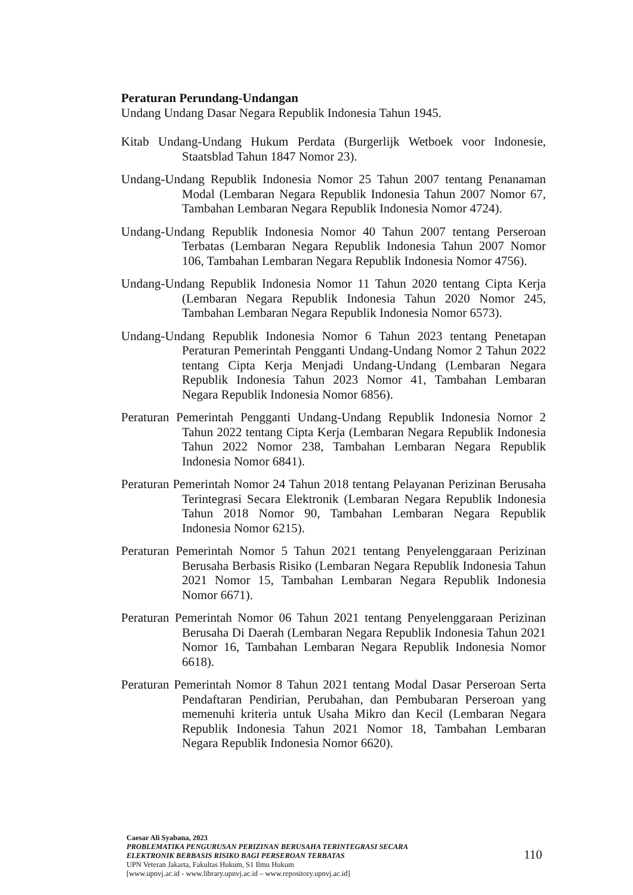Peraturan Perundang-Undangan
Undang Undang Dasar Negara Republik Indonesia Tahun 1945.
Kitab Undang-Undang Hukum Perdata (Burgerlijk Wetboek voor Indonesie, Staatsblad Tahun 1847 Nomor 23).
Undang-Undang Republik Indonesia Nomor 25 Tahun 2007 tentang Penanaman Modal (Lembaran Negara Republik Indonesia Tahun 2007 Nomor 67, Tambahan Lembaran Negara Republik Indonesia Nomor 4724).
Undang-Undang Republik Indonesia Nomor 40 Tahun 2007 tentang Perseroan Terbatas (Lembaran Negara Republik Indonesia Tahun 2007 Nomor 106, Tambahan Lembaran Negara Republik Indonesia Nomor 4756).
Undang-Undang Republik Indonesia Nomor 11 Tahun 2020 tentang Cipta Kerja (Lembaran Negara Republik Indonesia Tahun 2020 Nomor 245, Tambahan Lembaran Negara Republik Indonesia Nomor 6573).
Undang-Undang Republik Indonesia Nomor 6 Tahun 2023 tentang Penetapan Peraturan Pemerintah Pengganti Undang-Undang Nomor 2 Tahun 2022 tentang Cipta Kerja Menjadi Undang-Undang (Lembaran Negara Republik Indonesia Tahun 2023 Nomor 41, Tambahan Lembaran Negara Republik Indonesia Nomor 6856).
Peraturan Pemerintah Pengganti Undang-Undang Republik Indonesia Nomor 2 Tahun 2022 tentang Cipta Kerja (Lembaran Negara Republik Indonesia Tahun 2022 Nomor 238, Tambahan Lembaran Negara Republik Indonesia Nomor 6841).
Peraturan Pemerintah Nomor 24 Tahun 2018 tentang Pelayanan Perizinan Berusaha Terintegrasi Secara Elektronik (Lembaran Negara Republik Indonesia Tahun 2018 Nomor 90, Tambahan Lembaran Negara Republik Indonesia Nomor 6215).
Peraturan Pemerintah Nomor 5 Tahun 2021 tentang Penyelenggaraan Perizinan Berusaha Berbasis Risiko (Lembaran Negara Republik Indonesia Tahun 2021 Nomor 15, Tambahan Lembaran Negara Republik Indonesia Nomor 6671).
Peraturan Pemerintah Nomor 06 Tahun 2021 tentang Penyelenggaraan Perizinan Berusaha Di Daerah (Lembaran Negara Republik Indonesia Tahun 2021 Nomor 16, Tambahan Lembaran Negara Republik Indonesia Nomor 6618).
Peraturan Pemerintah Nomor 8 Tahun 2021 tentang Modal Dasar Perseroan Serta Pendaftaran Pendirian, Perubahan, dan Pembubaran Perseroan yang memenuhi kriteria untuk Usaha Mikro dan Kecil (Lembaran Negara Republik Indonesia Tahun 2021 Nomor 18, Tambahan Lembaran Negara Republik Indonesia Nomor 6620).
Caesar Ali Syabana, 2023
PROBLEMATIKA PENGURUSAN PERIZINAN BERUSAHA TERINTEGRASI SECARA
ELEKTRONIK BERBASIS RISIKO BAGI PERSEROAN TERBATAS
UPN Veteran Jakarta, Fakultas Hukum, S1 Ilmu Hukum
[www.upnvj.ac.id - www.library.upnvj.ac.id – www.repository.upnvj.ac.id]
110